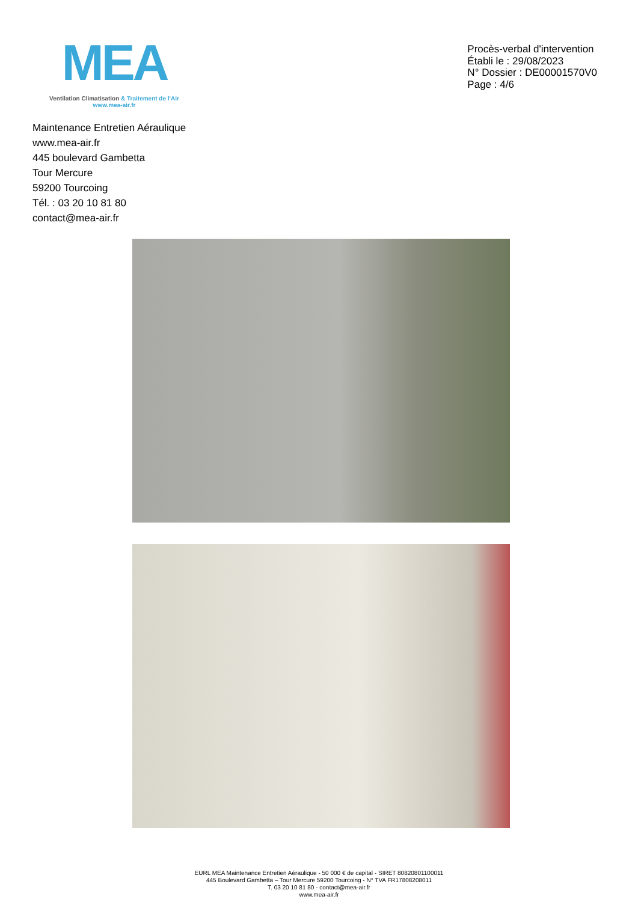MEA
Ventilation Climatisation & Traitement de l'Air
www.mea-air.fr
Procès-verbal d'intervention
Établi le : 29/08/2023
N° Dossier : DE00001570V0
Page : 4/6
Maintenance Entretien Aéraulique
www.mea-air.fr
445 boulevard Gambetta
Tour Mercure
59200 Tourcoing
Tél. : 03 20 10 81 80
contact@mea-air.fr
EURL MEA Maintenance Entretien Aéraulique - 50 000 € de capital - SIRET 80820801100011
445 Boulevard Gambetta – Tour Mercure 59200 Tourcoing - N° TVA FR17808208011
T. 03 20 10 81 80 - contact@mea-air.fr
www.mea-air.fr